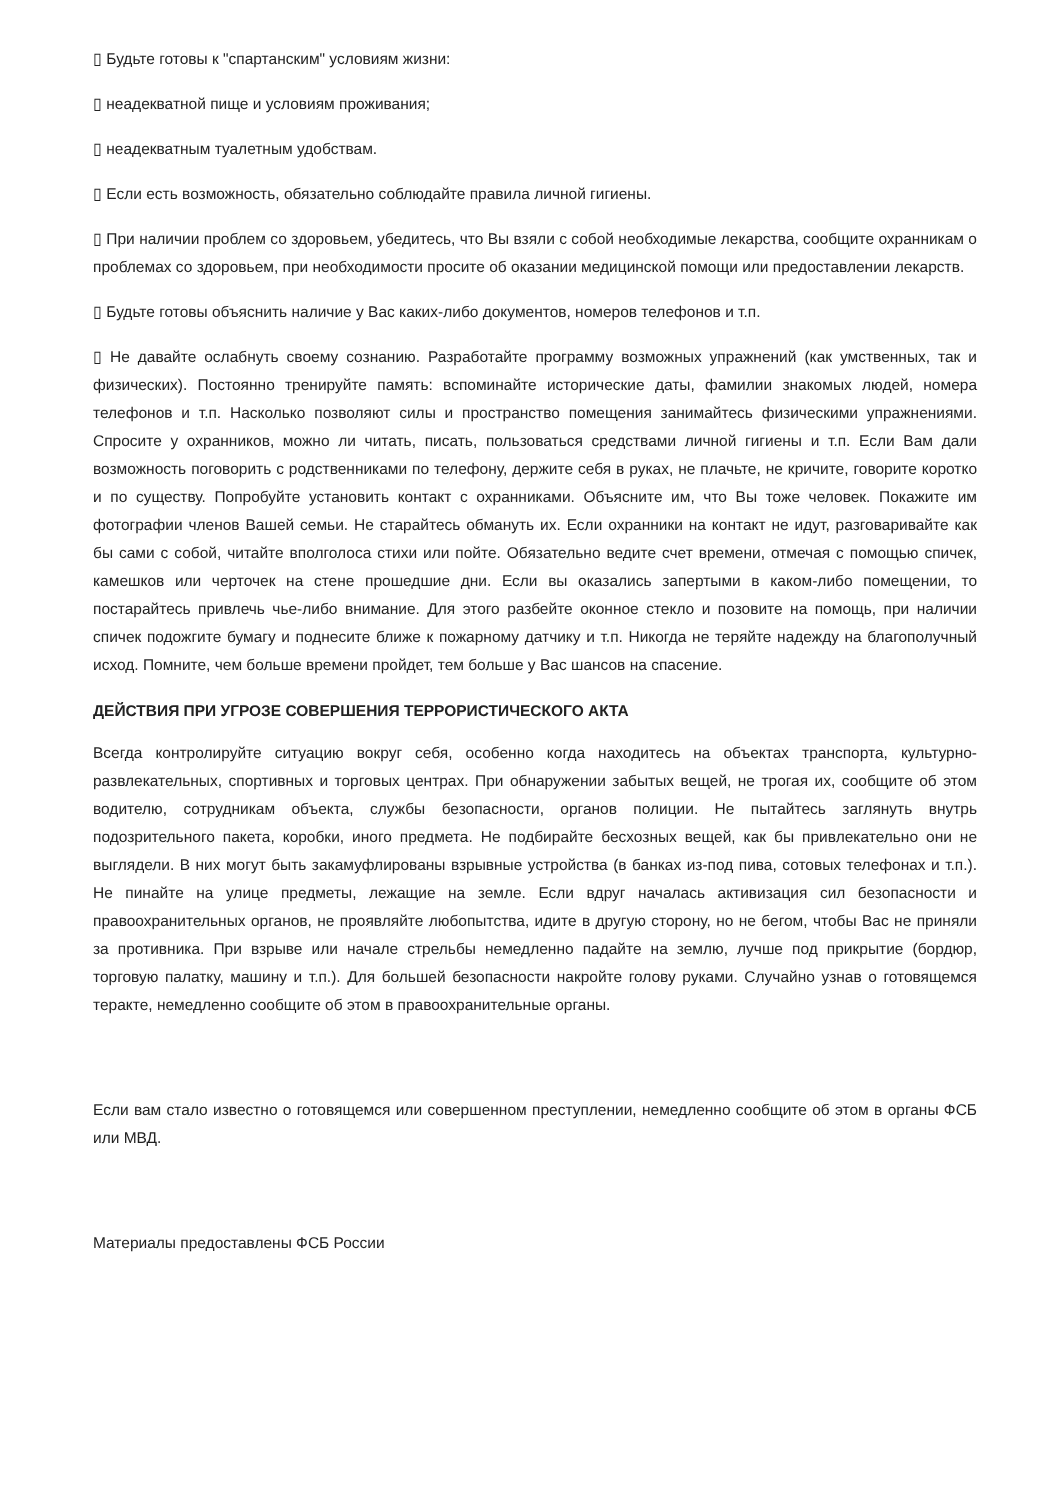▯ Будьте готовы к "спартанским" условиям жизни:
▯ неадекватной пище и условиям проживания;
▯ неадекватным туалетным удобствам.
▯ Если есть возможность, обязательно соблюдайте правила личной гигиены.
▯ При наличии проблем со здоровьем, убедитесь, что Вы взяли с собой необходимые лекарства, сообщите охранникам о проблемах со здоровьем, при необходимости просите об оказании медицинской помощи или предоставлении лекарств.
▯ Будьте готовы объяснить наличие у Вас каких-либо документов, номеров телефонов и т.п.
▯ Не давайте ослабнуть своему сознанию. Разработайте программу возможных упражнений (как умственных, так и физических). Постоянно тренируйте память: вспоминайте исторические даты, фамилии знакомых людей, номера телефонов и т.п. Насколько позволяют силы и пространство помещения занимайтесь физическими упражнениями. Спросите у охранников, можно ли читать, писать, пользоваться средствами личной гигиены и т.п. Если Вам дали возможность поговорить с родственниками по телефону, держите себя в руках, не плачьте, не кричите, говорите коротко и по существу. Попробуйте установить контакт с охранниками. Объясните им, что Вы тоже человек. Покажите им фотографии членов Вашей семьи. Не старайтесь обмануть их. Если охранники на контакт не идут, разговаривайте как бы сами с собой, читайте вполголоса стихи или пойте. Обязательно ведите счет времени, отмечая с помощью спичек, камешков или черточек на стене прошедшие дни. Если вы оказались запертыми в каком-либо помещении, то постарайтесь привлечь чье-либо внимание. Для этого разбейте оконное стекло и позовите на помощь, при наличии спичек подожгите бумагу и поднесите ближе к пожарному датчику и т.п. Никогда не теряйте надежду на благополучный исход. Помните, чем больше времени пройдет, тем больше у Вас шансов на спасение.
ДЕЙСТВИЯ ПРИ УГРОЗЕ СОВЕРШЕНИЯ ТЕРРОРИСТИЧЕСКОГО АКТА
Всегда контролируйте ситуацию вокруг себя, особенно когда находитесь на объектах транспорта, культурно-развлекательных, спортивных и торговых центрах. При обнаружении забытых вещей, не трогая их, сообщите об этом водителю, сотрудникам объекта, службы безопасности, органов полиции. Не пытайтесь заглянуть внутрь подозрительного пакета, коробки, иного предмета. Не подбирайте бесхозных вещей, как бы привлекательно они не выглядели. В них могут быть закамуфлированы взрывные устройства (в банках из-под пива, сотовых телефонах и т.п.). Не пинайте на улице предметы, лежащие на земле. Если вдруг началась активизация сил безопасности и правоохранительных органов, не проявляйте любопытства, идите в другую сторону, но не бегом, чтобы Вас не приняли за противника. При взрыве или начале стрельбы немедленно падайте на землю, лучше под прикрытие (бордюр, торговую палатку, машину и т.п.). Для большей безопасности накройте голову руками. Случайно узнав о готовящемся теракте, немедленно сообщите об этом в правоохранительные органы.
Если вам стало известно о готовящемся или совершенном преступлении, немедленно сообщите об этом в органы ФСБ или МВД.
Материалы предоставлены ФСБ России